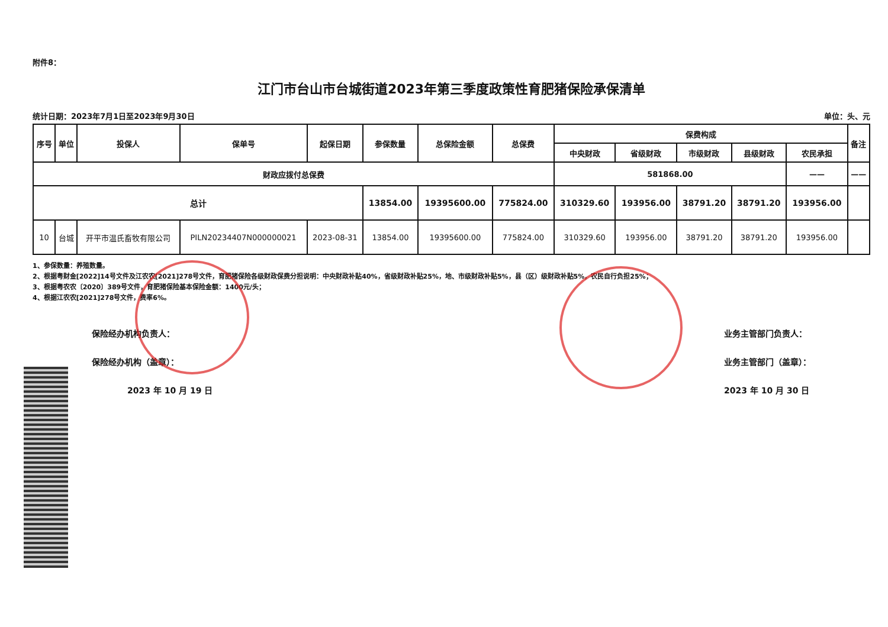附件8：
江门市台山市台城街道2023年第三季度政策性育肥猪保险承保清单
统计日期：2023年7月1日至2023年9月30日 单位：头、元
| 序号 | 单位 | 投保人 | 保单号 | 起保日期 | 参保数量 | 总保险金额 | 总保费 | 保费构成 | | | | | 备注 |
| --- | --- | --- | --- | --- | --- | --- | --- | --- | --- | --- | --- | --- | --- |
| | | | | | | | | 中央财政 | 省级财政 | 市级财政 | 县级财政 | 农民承担 | |
| 财政应拨付总保费 | | | | | | | | 581868.00 | | | | —— | —— |
| 总计 | | | | | 13854.00 | 19395600.00 | 775824.00 | 310329.60 | 193956.00 | 38791.20 | 38791.20 | 193956.00 | |
| 10 | 台城 | 开平市温氏畜牧有限公司 | PILN20234407N000000021 | 2023-08-31 | 13854.00 | 19395600.00 | 775824.00 | 310329.60 | 193956.00 | 38791.20 | 38791.20 | 193956.00 | |
1、参保数量：养殖数量。
2、根据粤财金[2022]14号文件及江农农[2021]278号文件，育肥猪保险各级财政保费分担说明：中央财政补贴40%，省级财政补贴25%，地、市级财政补贴5%，县（区）级财政补贴5%，农民自行负担25%；
3、根据粤农农〔2020〕389号文件，育肥猪保险基本保险金额：1400元/头；
4、根据江农农[2021]278号文件，费率6%。
保险经办机构负责人：
保险经办机构（盖章）：
2023 年 10 月 19 日
业务主管部门负责人：
业务主管部门（盖章）：
2023 年 10 月 30 日